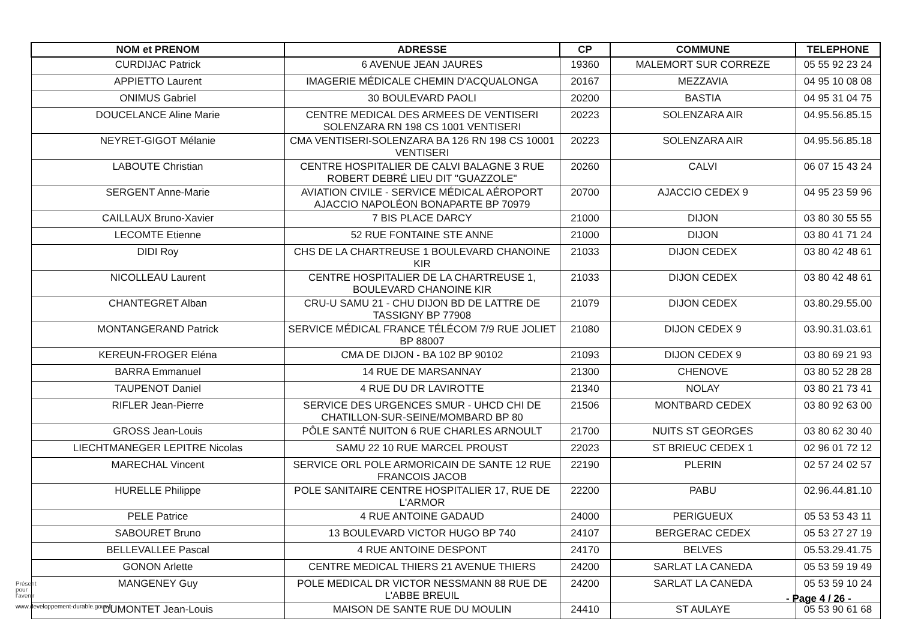| NOM et PRENOM | ADRESSE | CP | COMMUNE | TELEPHONE |
| --- | --- | --- | --- | --- |
| CURDIJAC Patrick | 6 AVENUE JEAN JAURES | 19360 | MALEMORT SUR CORREZE | 05 55 92 23 24 |
| APPIETTO Laurent | IMAGERIE MÉDICALE CHEMIN D'ACQUALONGA | 20167 | MEZZAVIA | 04 95 10 08 08 |
| ONIMUS Gabriel | 30 BOULEVARD PAOLI | 20200 | BASTIA | 04 95 31 04 75 |
| DOUCELANCE Aline Marie | CENTRE MEDICAL DES ARMEES DE VENTISERI SOLENZARA RN 198 CS 1001 VENTISERI | 20223 | SOLENZARA AIR | 04.95.56.85.15 |
| NEYRET-GIGOT Mélanie | CMA VENTISERI-SOLENZARA BA 126 RN 198 CS 10001 VENTISERI | 20223 | SOLENZARA AIR | 04.95.56.85.18 |
| LABOUTE Christian | CENTRE HOSPITALIER DE CALVI BALAGNE 3 RUE ROBERT DEBRÉ LIEU DIT "GUAZZOLE" | 20260 | CALVI | 06 07 15 43 24 |
| SERGENT Anne-Marie | AVIATION CIVILE - SERVICE MÉDICAL AÉROPORT AJACCIO NAPOLÉON BONAPARTE BP 70979 | 20700 | AJACCIO CEDEX 9 | 04 95 23 59 96 |
| CAILLAUX Bruno-Xavier | 7 BIS PLACE DARCY | 21000 | DIJON | 03 80 30 55 55 |
| LECOMTE Etienne | 52 RUE FONTAINE STE ANNE | 21000 | DIJON | 03 80 41 71 24 |
| DIDI Roy | CHS DE LA CHARTREUSE 1 BOULEVARD CHANOINE KIR | 21033 | DIJON CEDEX | 03 80 42 48 61 |
| NICOLLEAU Laurent | CENTRE HOSPITALIER DE LA CHARTREUSE 1, BOULEVARD CHANOINE KIR | 21033 | DIJON CEDEX | 03 80 42 48 61 |
| CHANTEGRET Alban | CRU-U SAMU 21 - CHU DIJON BD DE LATTRE DE TASSIGNY BP 77908 | 21079 | DIJON CEDEX | 03.80.29.55.00 |
| MONTANGERAND Patrick | SERVICE MÉDICAL FRANCE TÉLÉCOM 7/9 RUE JOLIET BP 88007 | 21080 | DIJON CEDEX 9 | 03.90.31.03.61 |
| KEREUN-FROGER Eléna | CMA DE DIJON - BA 102 BP 90102 | 21093 | DIJON CEDEX 9 | 03 80 69 21 93 |
| BARRA Emmanuel | 14 RUE DE MARSANNAY | 21300 | CHENOVE | 03 80 52 28 28 |
| TAUPENOT Daniel | 4 RUE DU DR LAVIROTTE | 21340 | NOLAY | 03 80 21 73 41 |
| RIFLER Jean-Pierre | SERVICE DES URGENCES SMUR - UHCD CHI DE CHATILLON-SUR-SEINE/MOMBARD BP 80 | 21506 | MONTBARD CEDEX | 03 80 92 63 00 |
| GROSS Jean-Louis | PÔLE SANTÉ NUITON 6 RUE CHARLES ARNOULT | 21700 | NUITS ST GEORGES | 03 80 62 30 40 |
| LIECHTMANEGER LEPITRE Nicolas | SAMU 22 10 RUE MARCEL PROUST | 22023 | ST BRIEUC CEDEX 1 | 02 96 01 72 12 |
| MARECHAL Vincent | SERVICE ORL POLE ARMORICAIN DE SANTE 12 RUE FRANCOIS JACOB | 22190 | PLERIN | 02 57 24 02 57 |
| HURELLE Philippe | POLE SANITAIRE CENTRE HOSPITALIER 17, RUE DE L'ARMOR | 22200 | PABU | 02.96.44.81.10 |
| PELE Patrice | 4 RUE ANTOINE GADAUD | 24000 | PERIGUEUX | 05 53 53 43 11 |
| SABOURET Bruno | 13 BOULEVARD VICTOR HUGO BP 740 | 24107 | BERGERAC CEDEX | 05 53 27 27 19 |
| BELLEVALLEE Pascal | 4 RUE ANTOINE DESPONT | 24170 | BELVES | 05.53.29.41.75 |
| GONON Arlette | CENTRE MEDICAL THIERS 21 AVENUE THIERS | 24200 | SARLAT LA CANEDA | 05 53 59 19 49 |
| MANGENEY Guy | POLE MEDICAL DR VICTOR NESSMANN 88 RUE DE L'ABBE BREUIL | 24200 | SARLAT LA CANEDA | 05 53 59 10 24 |
| DUMONTET Jean-Louis | MAISON DE SANTE RUE DU MOULIN | 24410 | ST AULAYE | 05 53 90 61 68 |
Présent
pour
l'avenir
- Page 4 / 26 -
www.developpement-durable.gouv.fr